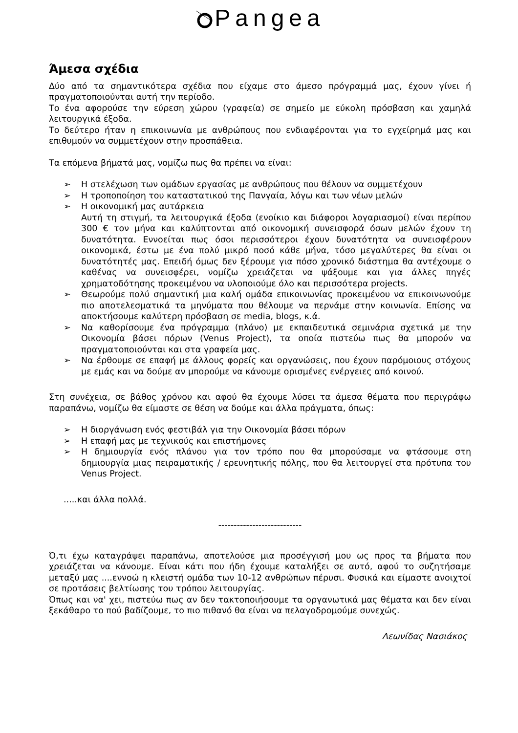Pangea
Άμεσα σχέδια
Δύο από τα σημαντικότερα σχέδια που είχαμε στο άμεσο πρόγραμμά μας, έχουν γίνει ή πραγματοποιούνται αυτή την περίοδο.
Το ένα αφορούσε την εύρεση χώρου (γραφεία) σε σημείο με εύκολη πρόσβαση και χαμηλά λειτουργικά έξοδα.
Το δεύτερο ήταν η επικοινωνία με ανθρώπους που ενδιαφέρονται για το εγχείρημά μας και επιθυμούν να συμμετέχουν στην προσπάθεια.
Τα επόμενα βήματά μας, νομίζω πως θα πρέπει να είναι:
➢ Η στελέχωση των ομάδων εργασίας με ανθρώπους που θέλουν να συμμετέχουν
➢ Η τροποποίηση του καταστατικού της Πανγαία, λόγω και των νέων μελών
➢ Η οικονομική μας αυτάρκεια
Αυτή τη στιγμή, τα λειτουργικά έξοδα (ενοίκιο και διάφοροι λογαριασμοί) είναι περίπου 300 € τον μήνα και καλύπτονται από οικονομική συνεισφορά όσων μελών έχουν τη δυνατότητα. Εννοείται πως όσοι περισσότεροι έχουν δυνατότητα να συνεισφέρουν οικονομικά, έστω με ένα πολύ μικρό ποσό κάθε μήνα, τόσο μεγαλύτερες θα είναι οι δυνατότητές μας. Επειδή όμως δεν ξέρουμε για πόσο χρονικό διάστημα θα αντέχουμε ο καθένας να συνεισφέρει, νομίζω χρειάζεται να ψάξουμε και για άλλες πηγές χρηματοδότησης προκειμένου να υλοποιούμε όλο και περισσότερα projects.
➢ Θεωρούμε πολύ σημαντική μια καλή ομάδα επικοινωνίας προκειμένου να επικοινωνούμε πιο αποτελεσματικά τα μηνύματα που θέλουμε να περνάμε στην κοινωνία. Επίσης να αποκτήσουμε καλύτερη πρόσβαση σε media, blogs, κ.ά.
➢ Να καθορίσουμε ένα πρόγραμμα (πλάνο) με εκπαιδευτικά σεμινάρια σχετικά με την Οικονομία βάσει πόρων (Venus Project), τα οποία πιστεύω πως θα μπορούν να πραγματοποιούνται και στα γραφεία μας.
➢ Να έρθουμε σε επαφή με άλλους φορείς και οργανώσεις, που έχουν παρόμοιους στόχους με εμάς και να δούμε αν μπορούμε να κάνουμε ορισμένες ενέργειες από κοινού.
Στη συνέχεια, σε βάθος χρόνου και αφού θα έχουμε λύσει τα άμεσα θέματα που περιγράφω παραπάνω, νομίζω θα είμαστε σε θέση να δούμε και άλλα πράγματα, όπως:
➢ Η διοργάνωση ενός φεστιβάλ για την Οικονομία βάσει πόρων
➢ Η επαφή μας με τεχνικούς και επιστήμονες
➢ Η δημιουργία ενός πλάνου για τον τρόπο που θα μπορούσαμε να φτάσουμε στη δημιουργία μιας πειραματικής / ερευνητικής πόλης, που θα λειτουργεί στα πρότυπα του Venus Project.
.....και άλλα πολλά.
---------------------------
Ό,τι έχω καταγράψει παραπάνω, αποτελούσε μια προσέγγισή μου ως προς τα βήματα που χρειάζεται να κάνουμε. Είναι κάτι που ήδη έχουμε καταλήξει σε αυτό, αφού το συζητήσαμε μεταξύ μας ....εννοώ η κλειστή ομάδα των 10-12 ανθρώπων πέρυσι. Φυσικά και είμαστε ανοιχτοί σε προτάσεις βελτίωσης του τρόπου λειτουργίας.
Όπως και να' χει, πιστεύω πως αν δεν τακτοποιήσουμε τα οργανωτικά μας θέματα και δεν είναι ξεκάθαρο το πού βαδίζουμε, το πιο πιθανό θα είναι να πελαγοδρομούμε συνεχώς.
Λεωνίδας Νασιάκος